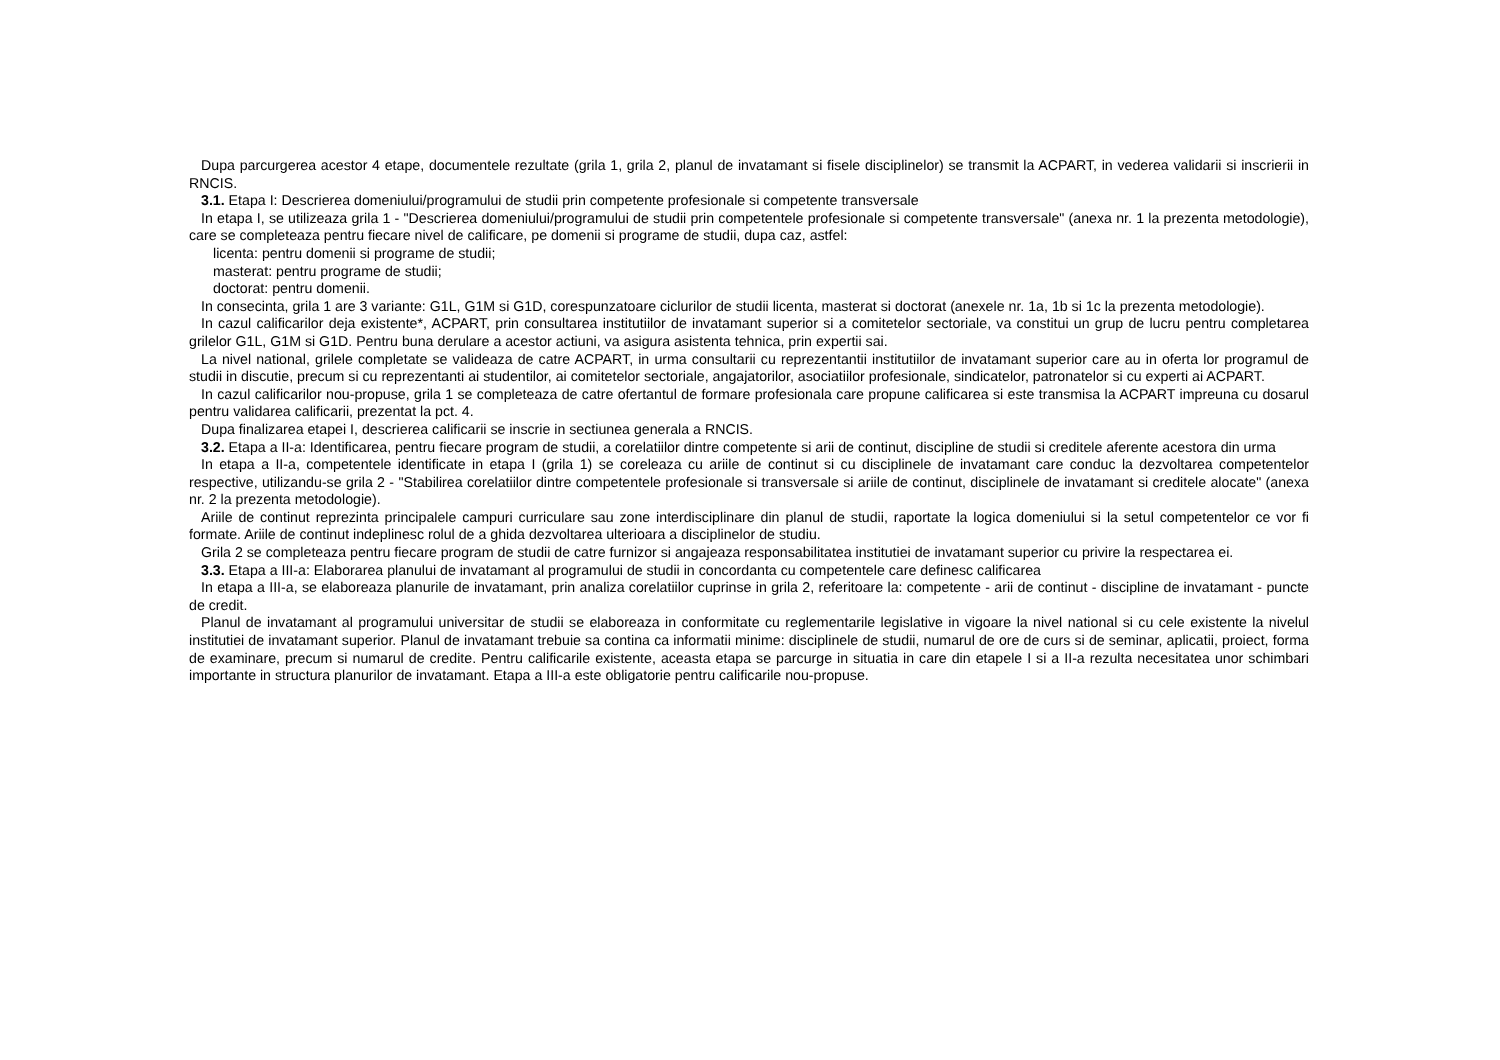Dupa parcurgerea acestor 4 etape, documentele rezultate (grila 1, grila 2, planul de invatamant si fisele disciplinelor) se transmit la ACPART, in vederea validarii si inscrierii in RNCIS.
3.1. Etapa I: Descrierea domeniului/programului de studii prin competente profesionale si competente transversale
In etapa I, se utilizeaza grila 1 - "Descrierea domeniului/programului de studii prin competentele profesionale si competente transversale" (anexa nr. 1 la prezenta metodologie), care se completeaza pentru fiecare nivel de calificare, pe domenii si programe de studii, dupa caz, astfel:
licenta: pentru domenii si programe de studii;
masterat: pentru programe de studii;
doctorat: pentru domenii.
In consecinta, grila 1 are 3 variante: G1L, G1M si G1D, corespunzatoare ciclurilor de studii licenta, masterat si doctorat (anexele nr. 1a, 1b si 1c la prezenta metodologie).
In cazul calificarilor deja existente*, ACPART, prin consultarea institutiilor de invatamant superior si a comitetelor sectoriale, va constitui un grup de lucru pentru completarea grilelor G1L, G1M si G1D. Pentru buna derulare a acestor actiuni, va asigura asistenta tehnica, prin expertii sai.
La nivel national, grilele completate se valideaza de catre ACPART, in urma consultarii cu reprezentantii institutiilor de invatamant superior care au in oferta lor programul de studii in discutie, precum si cu reprezentanti ai studentilor, ai comitetelor sectoriale, angajatorilor, asociatiilor profesionale, sindicatelor, patronatelor si cu experti ai ACPART.
In cazul calificarilor nou-propuse, grila 1 se completeaza de catre ofertantul de formare profesionala care propune calificarea si este transmisa la ACPART impreuna cu dosarul pentru validarea calificarii, prezentat la pct. 4.
Dupa finalizarea etapei I, descrierea calificarii se inscrie in sectiunea generala a RNCIS.
3.2. Etapa a II-a: Identificarea, pentru fiecare program de studii, a corelatiilor dintre competente si arii de continut, discipline de studii si creditele aferente acestora din urma
In etapa a II-a, competentele identificate in etapa I (grila 1) se coreleaza cu ariile de continut si cu disciplinele de invatamant care conduc la dezvoltarea competentelor respective, utilizandu-se grila 2 - "Stabilirea corelatiilor dintre competentele profesionale si transversale si ariile de continut, disciplinele de invatamant si creditele alocate" (anexa nr. 2 la prezenta metodologie).
Ariile de continut reprezinta principalele campuri curriculare sau zone interdisciplinare din planul de studii, raportate la logica domeniului si la setul competentelor ce vor fi formate. Ariile de continut indeplinesc rolul de a ghida dezvoltarea ulterioara a disciplinelor de studiu.
Grila 2 se completeaza pentru fiecare program de studii de catre furnizor si angajeaza responsabilitatea institutiei de invatamant superior cu privire la respectarea ei.
3.3. Etapa a III-a: Elaborarea planului de invatamant al programului de studii in concordanta cu competentele care definesc calificarea
In etapa a III-a, se elaboreaza planurile de invatamant, prin analiza corelatiilor cuprinse in grila 2, referitoare la: competente - arii de continut - discipline de invatamant - puncte de credit.
Planul de invatamant al programului universitar de studii se elaboreaza in conformitate cu reglementarile legislative in vigoare la nivel national si cu cele existente la nivelul institutiei de invatamant superior. Planul de invatamant trebuie sa contina ca informatii minime: disciplinele de studii, numarul de ore de curs si de seminar, aplicatii, proiect, forma de examinare, precum si numarul de credite. Pentru calificarile existente, aceasta etapa se parcurge in situatia in care din etapele I si a II-a rezulta necesitatea unor schimbari importante in structura planurilor de invatamant. Etapa a III-a este obligatorie pentru calificarile nou-propuse.